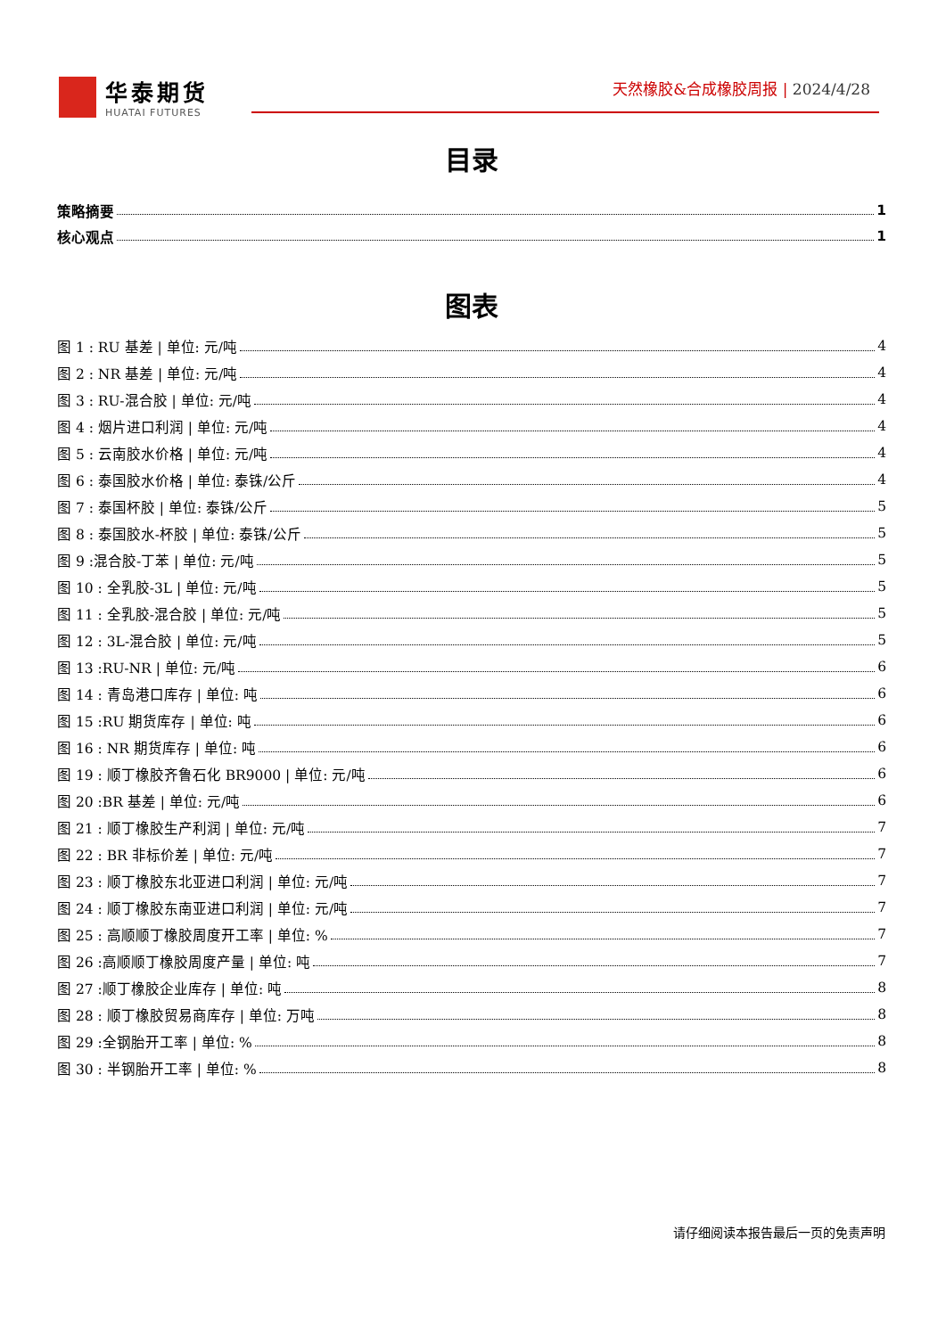华泰期货
HUATAI FUTURES
天然橡胶&合成橡胶周报 | 2024/4/28
目录
策略摘要 1
核心观点 1
图表
图 1 : RU 基差 | 单位: 元/吨 4
图 2 : NR 基差 | 单位: 元/吨 4
图 3 : RU-混合胶 | 单位: 元/吨 4
图 4 : 烟片进口利润 | 单位: 元/吨 4
图 5 : 云南胶水价格 | 单位: 元/吨 4
图 6 : 泰国胶水价格 | 单位: 泰铢/公斤 4
图 7 : 泰国杯胶 | 单位: 泰铢/公斤 5
图 8 : 泰国胶水-杯胶 | 单位: 泰铢/公斤 5
图 9 :混合胶-丁苯 | 单位: 元/吨 5
图 10 : 全乳胶-3L | 单位: 元/吨 5
图 11 : 全乳胶-混合胶 | 单位: 元/吨 5
图 12 : 3L-混合胶 | 单位: 元/吨 5
图 13 :RU-NR | 单位: 元/吨 6
图 14 : 青岛港口库存 | 单位: 吨 6
图 15 :RU 期货库存 | 单位: 吨 6
图 16 : NR 期货库存 | 单位: 吨 6
图 19 : 顺丁橡胶齐鲁石化 BR9000 | 单位: 元/吨 6
图 20 :BR 基差 | 单位: 元/吨 6
图 21 : 顺丁橡胶生产利润 | 单位: 元/吨 7
图 22 : BR 非标价差 | 单位: 元/吨 7
图 23 : 顺丁橡胶东北亚进口利润 | 单位: 元/吨 7
图 24 : 顺丁橡胶东南亚进口利润 | 单位: 元/吨 7
图 25 : 高顺顺丁橡胶周度开工率 | 单位: % 7
图 26 :高顺顺丁橡胶周度产量 | 单位: 吨 7
图 27 :顺丁橡胶企业库存 | 单位: 吨 8
图 28 : 顺丁橡胶贸易商库存 | 单位: 万吨 8
图 29 :全钢胎开工率 | 单位: % 8
图 30 : 半钢胎开工率 | 单位: % 8
请仔细阅读本报告最后一页的免责声明